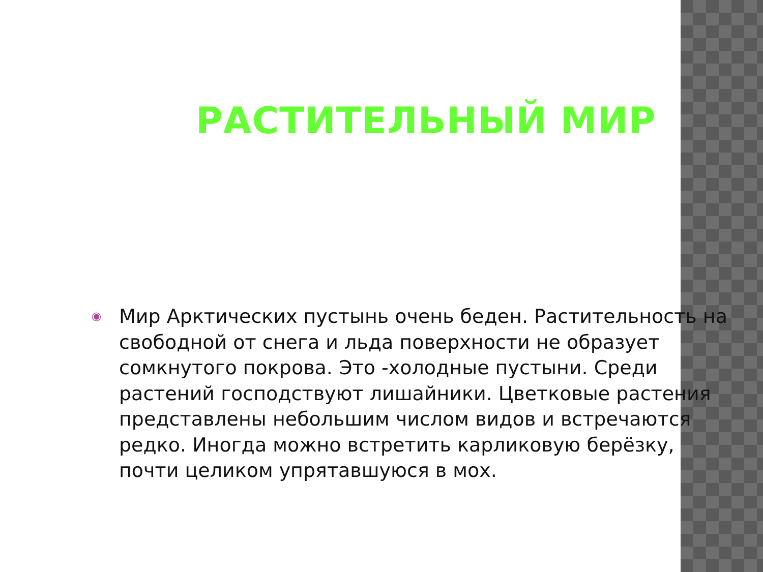РАСТИТЕЛЬНЫЙ МИР
◉
Мир Арктических пустынь очень беден. Растительность на свободной от снега и льда поверхности не образует сомкнутого покрова. Это -холодные пустыни. Среди растений господствуют лишайники. Цветковые растения представлены небольшим числом видов и встречаются редко. Иногда можно встретить карликовую берёзку, почти целиком упрятавшуюся в мох.